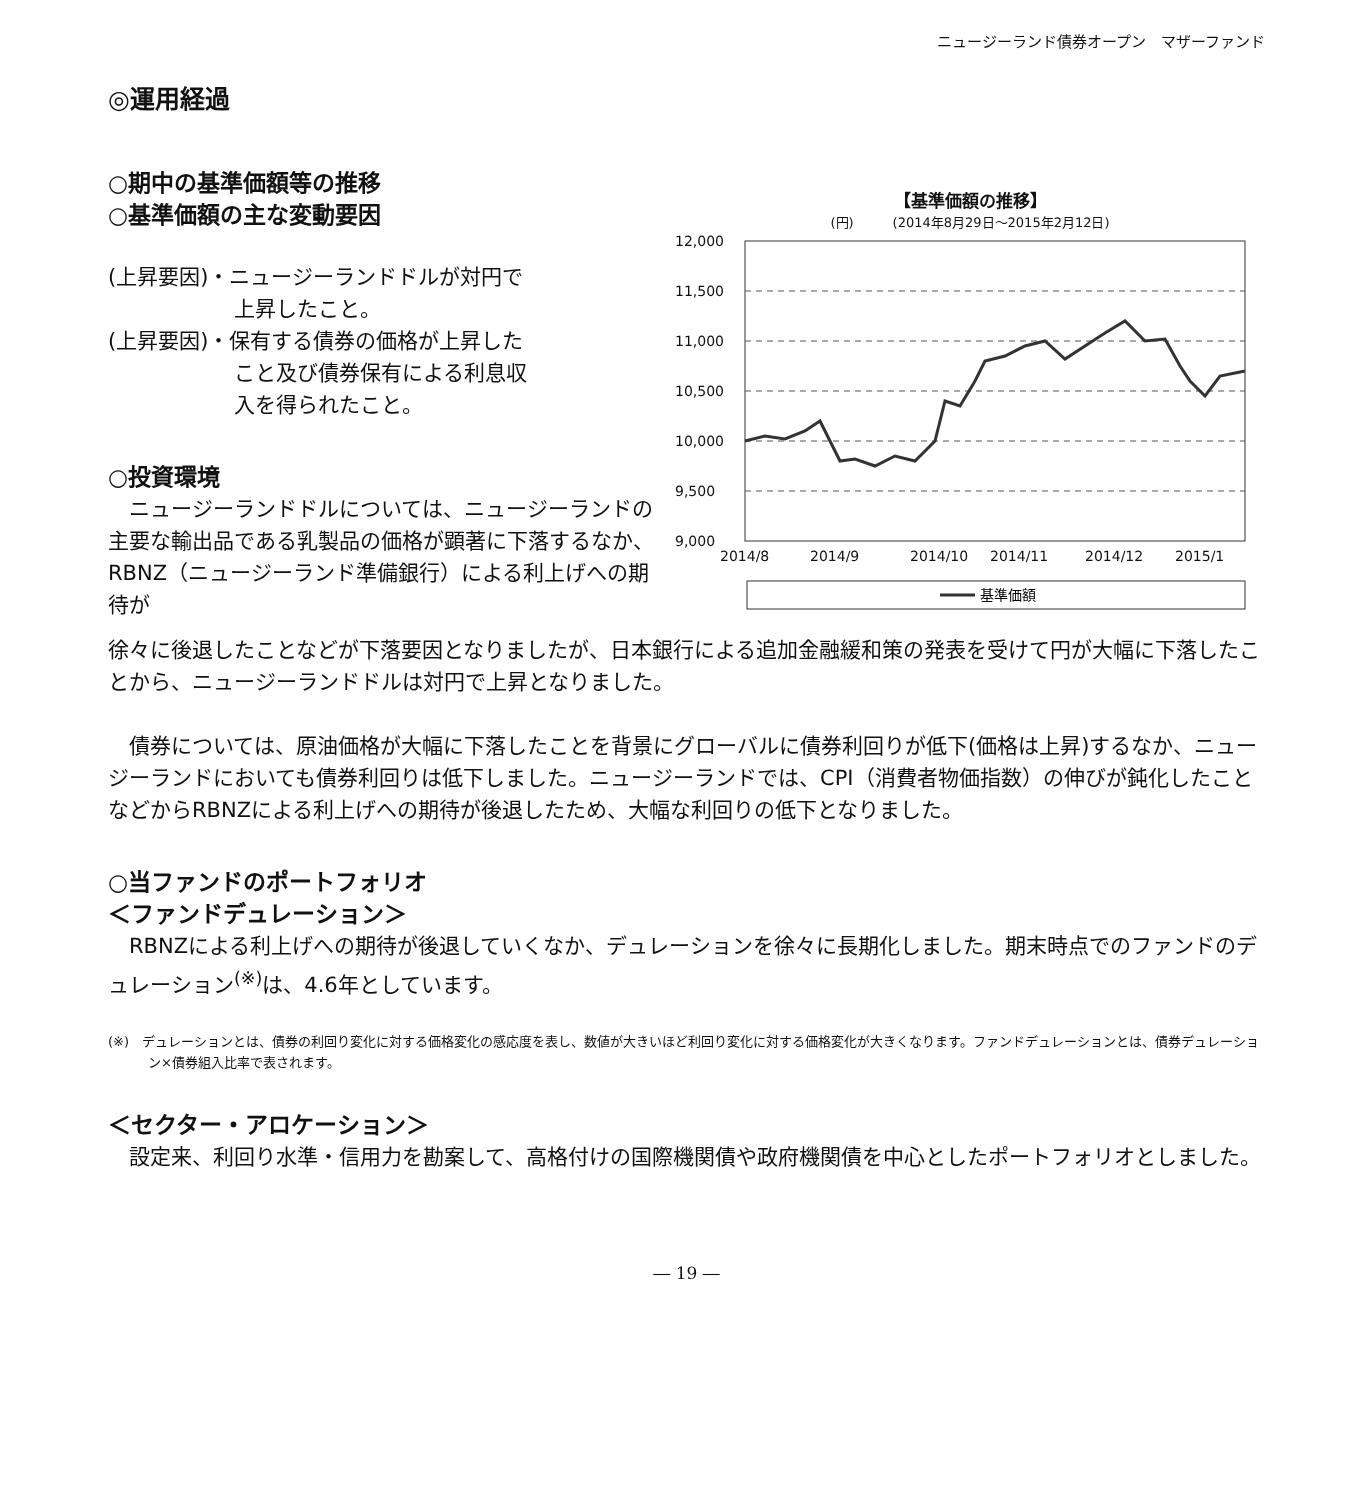ニュージーランド債券オープン　マザーファンド
◎運用経過
○期中の基準価額等の推移
○基準価額の主な変動要因
(上昇要因)・ニュージーランドドルが対円で
　　　　　　上昇したこと。
(上昇要因)・保有する債券の価格が上昇した
　　　　　　こと及び債券保有による利息収
　　　　　　入を得られたこと。
○投資環境
　ニュージーランドドルについては、ニュージーランドの主要な輸出品である乳製品の価格が顕著に下落するなか、RBNZ（ニュージーランド準備銀行）による利上げへの期待が
【基準価額の推移】
(円)　　　(2014年8月29日～2015年2月12日)
12,000
11,500
11,000
10,500
10,000
9,500
9,000
2014/8
2014/9
2014/10
2014/11
2014/12
2015/1
基準価額
徐々に後退したことなどが下落要因となりましたが、日本銀行による追加金融緩和策の発表を受けて円が大幅に下落したことから、ニュージーランドドルは対円で上昇となりました。
　債券については、原油価格が大幅に下落したことを背景にグローバルに債券利回りが低下(価格は上昇)するなか、ニュージーランドにおいても債券利回りは低下しました。ニュージーランドでは、CPI（消費者物価指数）の伸びが鈍化したことなどからRBNZによる利上げへの期待が後退したため、大幅な利回りの低下となりました。
○当ファンドのポートフォリオ
＜ファンドデュレーション＞
　RBNZによる利上げへの期待が後退していくなか、デュレーションを徐々に長期化しました。期末時点でのファンドのデュレーション<sup>(※)</sup>は、4.6年としています。
(※)　デュレーションとは、債券の利回り変化に対する価格変化の感応度を表し、数値が大きいほど利回り変化に対する価格変化が大きくなります。ファンドデュレーションとは、債券デュレーション×債券組入比率で表されます。
＜セクター・アロケーション＞
　設定来、利回り水準・信用力を勘案して、高格付けの国際機関債や政府機関債を中心としたポートフォリオとしました。
― 19 ―